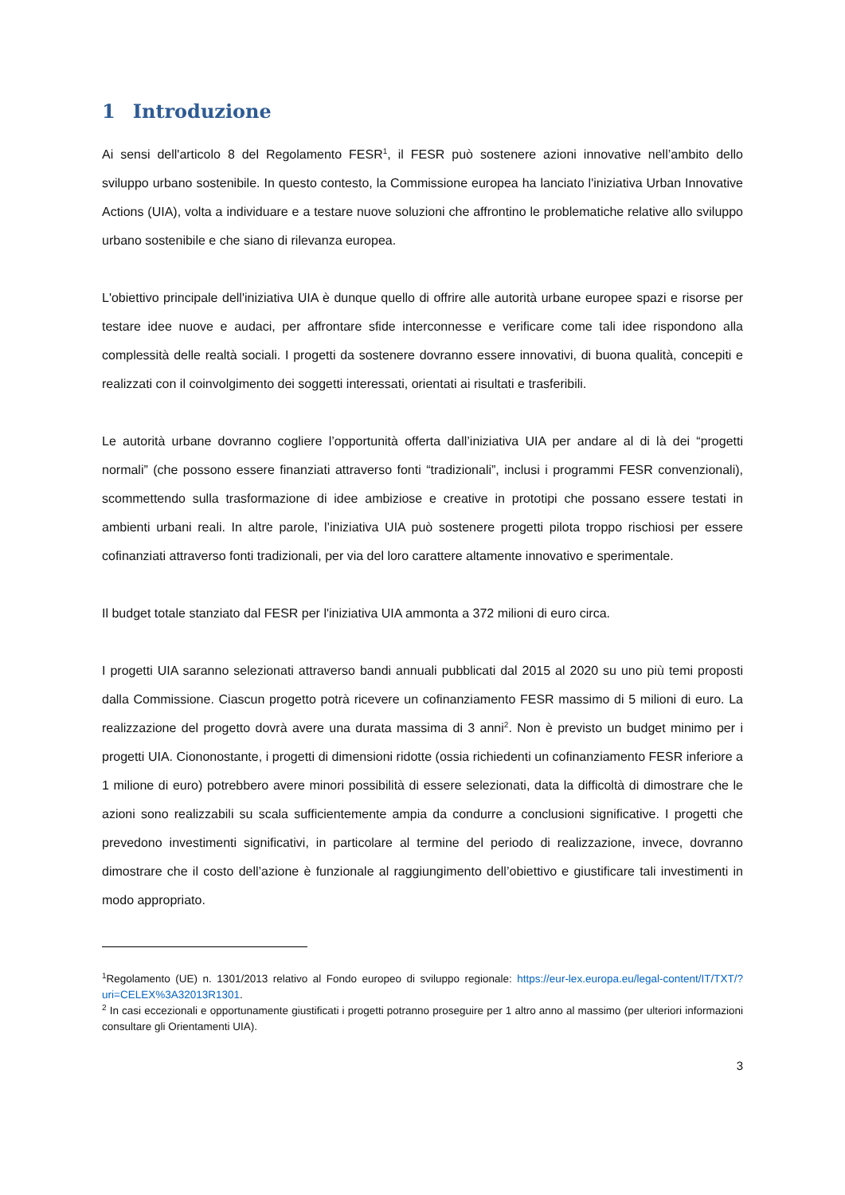1 Introduzione
Ai sensi dell'articolo 8 del Regolamento FESR<sup>1</sup>, il FESR può sostenere azioni innovative nell’ambito dello sviluppo urbano sostenibile. In questo contesto, la Commissione europea ha lanciato l'iniziativa Urban Innovative Actions (UIA), volta a individuare e a testare nuove soluzioni che affrontino le problematiche relative allo sviluppo urbano sostenibile e che siano di rilevanza europea.
L'obiettivo principale dell'iniziativa UIA è dunque quello di offrire alle autorità urbane europee spazi e risorse per testare idee nuove e audaci, per affrontare sfide interconnesse e verificare come tali idee rispondono alla complessità delle realtà sociali. I progetti da sostenere dovranno essere innovativi, di buona qualità, concepiti e realizzati con il coinvolgimento dei soggetti interessati, orientati ai risultati e trasferibili.
Le autorità urbane dovranno cogliere l’opportunità offerta dall’iniziativa UIA per andare al di là dei “progetti normali” (che possono essere finanziati attraverso fonti “tradizionali”, inclusi i programmi FESR convenzionali), scommettendo sulla trasformazione di idee ambiziose e creative in prototipi che possano essere testati in ambienti urbani reali. In altre parole, l’iniziativa UIA può sostenere progetti pilota troppo rischiosi per essere cofinanziati attraverso fonti tradizionali, per via del loro carattere altamente innovativo e sperimentale.
Il budget totale stanziato dal FESR per l'iniziativa UIA ammonta a 372 milioni di euro circa.
I progetti UIA saranno selezionati attraverso bandi annuali pubblicati dal 2015 al 2020 su uno più temi proposti dalla Commissione. Ciascun progetto potrà ricevere un cofinanziamento FESR massimo di 5 milioni di euro. La realizzazione del progetto dovrà avere una durata massima di 3 anni<sup>2</sup>. Non è previsto un budget minimo per i progetti UIA. Ciononostante, i progetti di dimensioni ridotte (ossia richiedenti un cofinanziamento FESR inferiore a 1 milione di euro) potrebbero avere minori possibilità di essere selezionati, data la difficoltà di dimostrare che le azioni sono realizzabili su scala sufficientemente ampia da condurre a conclusioni significative. I progetti che prevedono investimenti significativi, in particolare al termine del periodo di realizzazione, invece, dovranno dimostrare che il costo dell’azione è funzionale al raggiungimento dell’obiettivo e giustificare tali investimenti in modo appropriato.
<sup>1</sup> Regolamento (UE) n. 1301/2013 relativo al Fondo europeo di sviluppo regionale: https://eur-lex.europa.eu/legal-content/IT/TXT/?uri=CELEX%3A32013R1301.
<sup>2</sup> In casi eccezionali e opportunamente giustificati i progetti potranno proseguire per 1 altro anno al massimo (per ulteriori informazioni consultare gli Orientamenti UIA).
3